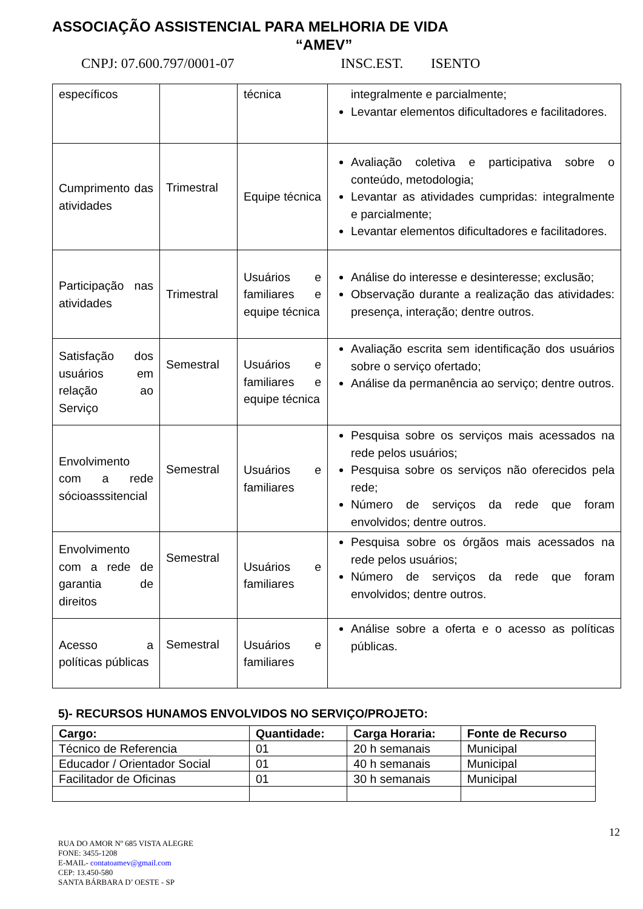ASSOCIAÇÃO ASSISTENCIAL PARA MELHORIA DE VIDA
“AMEV”
CNPJ: 07.600.797/0001-07 INSC.EST. ISENTO
| específicos | | técnica | integralmente e parcialmente; Levantar elementos dificultadores e facilitadores. |
| Cumprimento das atividades | Trimestral | Equipe técnica | Avaliação coletiva e participativa sobre o conteúdo, metodologia; Levantar as atividades cumpridas: integralmente e parcialmente; Levantar elementos dificultadores e facilitadores. |
| Participação nas atividades | Trimestral | Usuários e familiares e equipe técnica | Análise do interesse e desinteresse; exclusão; Observação durante a realização das atividades: presença, interação; dentre outros. |
| Satisfação dos usuários em relação ao Serviço | Semestral | Usuários e familiares e equipe técnica | Avaliação escrita sem identificação dos usuários sobre o serviço ofertado; Análise da permanência ao serviço; dentre outros. |
| Envolvimento com a rede sócioasssitencial | Semestral | Usuários e familiares | Pesquisa sobre os serviços mais acessados na rede pelos usuários; Pesquisa sobre os serviços não oferecidos pela rede; Número de serviços da rede que foram envolvidos; dentre outros. |
| Envolvimento com a rede de garantia de direitos | Semestral | Usuários e familiares | Pesquisa sobre os órgãos mais acessados na rede pelos usuários; Número de serviços da rede que foram envolvidos; dentre outros. |
| Acesso a políticas públicas | Semestral | Usuários e familiares | Análise sobre a oferta e o acesso as políticas públicas. |
5)- RECURSOS HUNAMOS ENVOLVIDOS NO SERVIÇO/PROJETO:
| Cargo: | Quantidade: | Carga Horaria: | Fonte de Recurso |
| --- | --- | --- | --- |
| Técnico de Referencia | 01 | 20 h semanais | Municipal |
| Educador / Orientador Social | 01 | 40 h semanais | Municipal |
| Facilitador de Oficinas | 01 | 30 h semanais | Municipal |
12
RUA DO AMOR Nº 685 VISTA ALEGRE
FONE: 3455-1208
E-MAIL- contatoamev@gmail.com
CEP: 13.450-580
SANTA BÁRBARA D’ OESTE - SP